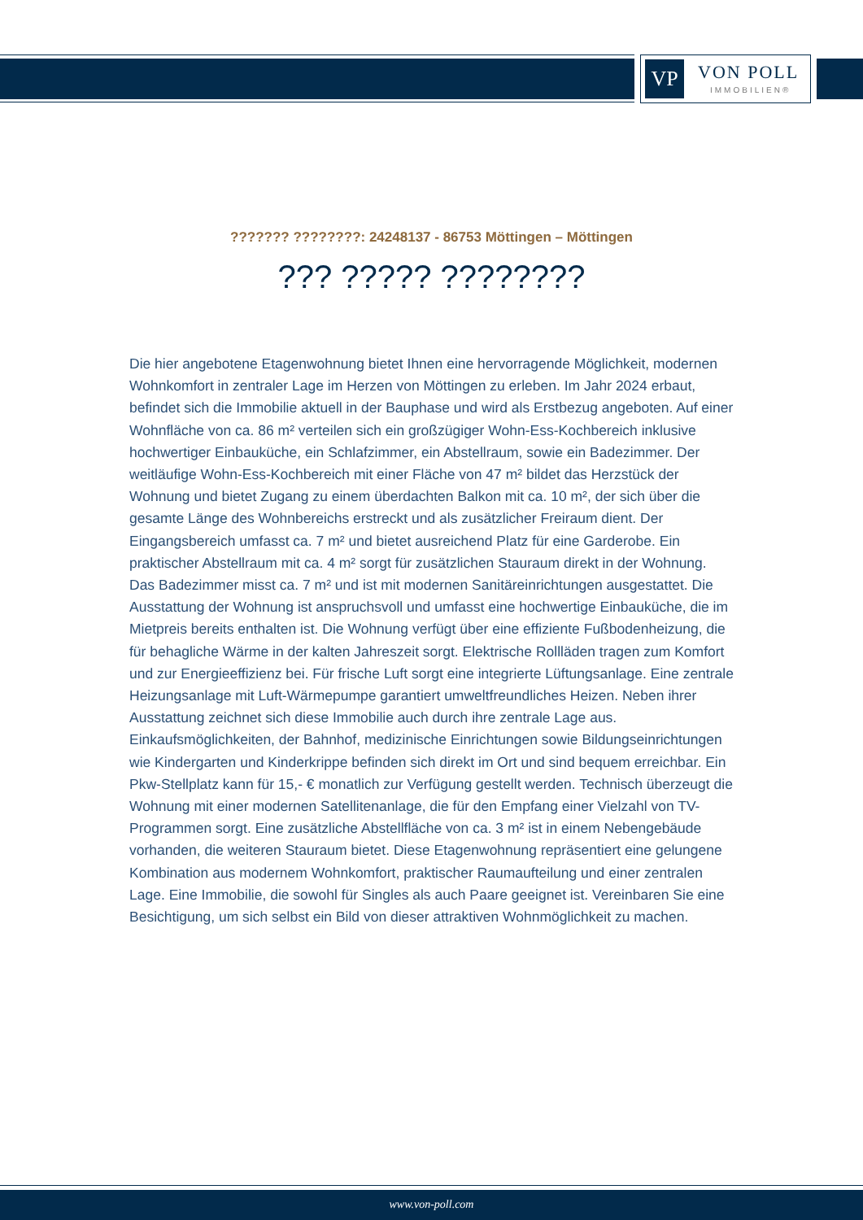VP VON POLL
IMMOBILIEN®
??????? ????????: 24248137 - 86753 Möttingen – Möttingen
??? ????? ????????
Die hier angebotene Etagenwohnung bietet Ihnen eine hervorragende Möglichkeit, modernen Wohnkomfort in zentraler Lage im Herzen von Möttingen zu erleben. Im Jahr 2024 erbaut, befindet sich die Immobilie aktuell in der Bauphase und wird als Erstbezug angeboten. Auf einer Wohnfläche von ca. 86 m² verteilen sich ein großzügiger Wohn-Ess-Kochbereich inklusive hochwertiger Einbauküche, ein Schlafzimmer, ein Abstellraum, sowie ein Badezimmer. Der weitläufige Wohn-Ess-Kochbereich mit einer Fläche von 47 m² bildet das Herzstück der Wohnung und bietet Zugang zu einem überdachten Balkon mit ca. 10 m², der sich über die gesamte Länge des Wohnbereichs erstreckt und als zusätzlicher Freiraum dient. Der Eingangsbereich umfasst ca. 7 m² und bietet ausreichend Platz für eine Garderobe. Ein praktischer Abstellraum mit ca. 4 m² sorgt für zusätzlichen Stauraum direkt in der Wohnung. Das Badezimmer misst ca. 7 m² und ist mit modernen Sanitäreinrichtungen ausgestattet. Die Ausstattung der Wohnung ist anspruchsvoll und umfasst eine hochwertige Einbauküche, die im Mietpreis bereits enthalten ist. Die Wohnung verfügt über eine effiziente Fußbodenheizung, die für behagliche Wärme in der kalten Jahreszeit sorgt. Elektrische Rollläden tragen zum Komfort und zur Energieeffizienz bei. Für frische Luft sorgt eine integrierte Lüftungsanlage. Eine zentrale Heizungsanlage mit Luft-Wärmepumpe garantiert umweltfreundliches Heizen. Neben ihrer Ausstattung zeichnet sich diese Immobilie auch durch ihre zentrale Lage aus. Einkaufsmöglichkeiten, der Bahnhof, medizinische Einrichtungen sowie Bildungseinrichtungen wie Kindergarten und Kinderkrippe befinden sich direkt im Ort und sind bequem erreichbar. Ein Pkw-Stellplatz kann für 15,- € monatlich zur Verfügung gestellt werden. Technisch überzeugt die Wohnung mit einer modernen Satellitenanlage, die für den Empfang einer Vielzahl von TV-Programmen sorgt. Eine zusätzliche Abstellfläche von ca. 3 m² ist in einem Nebengebäude vorhanden, die weiteren Stauraum bietet. Diese Etagenwohnung repräsentiert eine gelungene Kombination aus modernem Wohnkomfort, praktischer Raumaufteilung und einer zentralen Lage. Eine Immobilie, die sowohl für Singles als auch Paare geeignet ist. Vereinbaren Sie eine Besichtigung, um sich selbst ein Bild von dieser attraktiven Wohnmöglichkeit zu machen.
www.von-poll.com